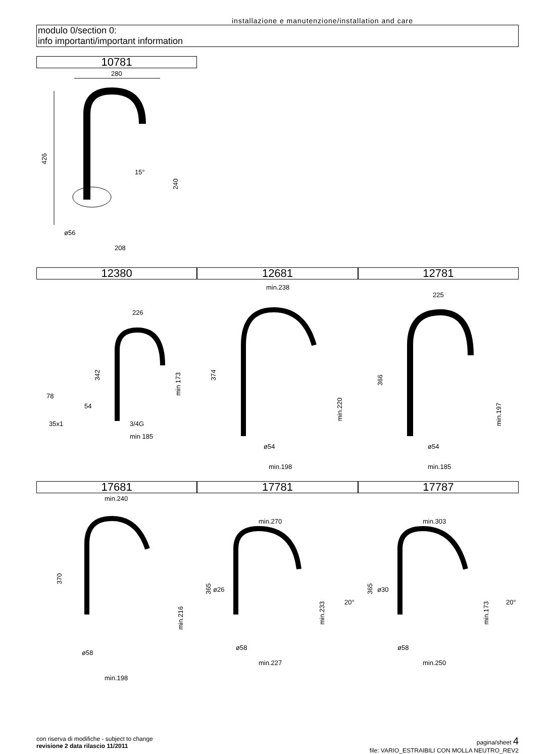installazione e manutenzione/installation and care
modulo 0/section 0:
info importanti/important information
10781
280
426
240
15°
ø56
208
12380 12681 12781
226
342
min 173
78
54
35x1
3/4G
min 185
min.238
374
min.220
ø54
min.198
225
366
min.197
ø54
min.185
17681 17781 17787
min.240
370
min.216
ø58
min.198
min.270
365
ø26
min.233
20°
ø58
min.227
min.303
365
ø30
min.173
20°
ø58
min.250
con riserva di modifiche - subject to change
revisione 2 data rilascio 11/2011
pagina/sheet 4
file: VARIO_ESTRAIBILI CON MOLLA NEUTRO_REV2